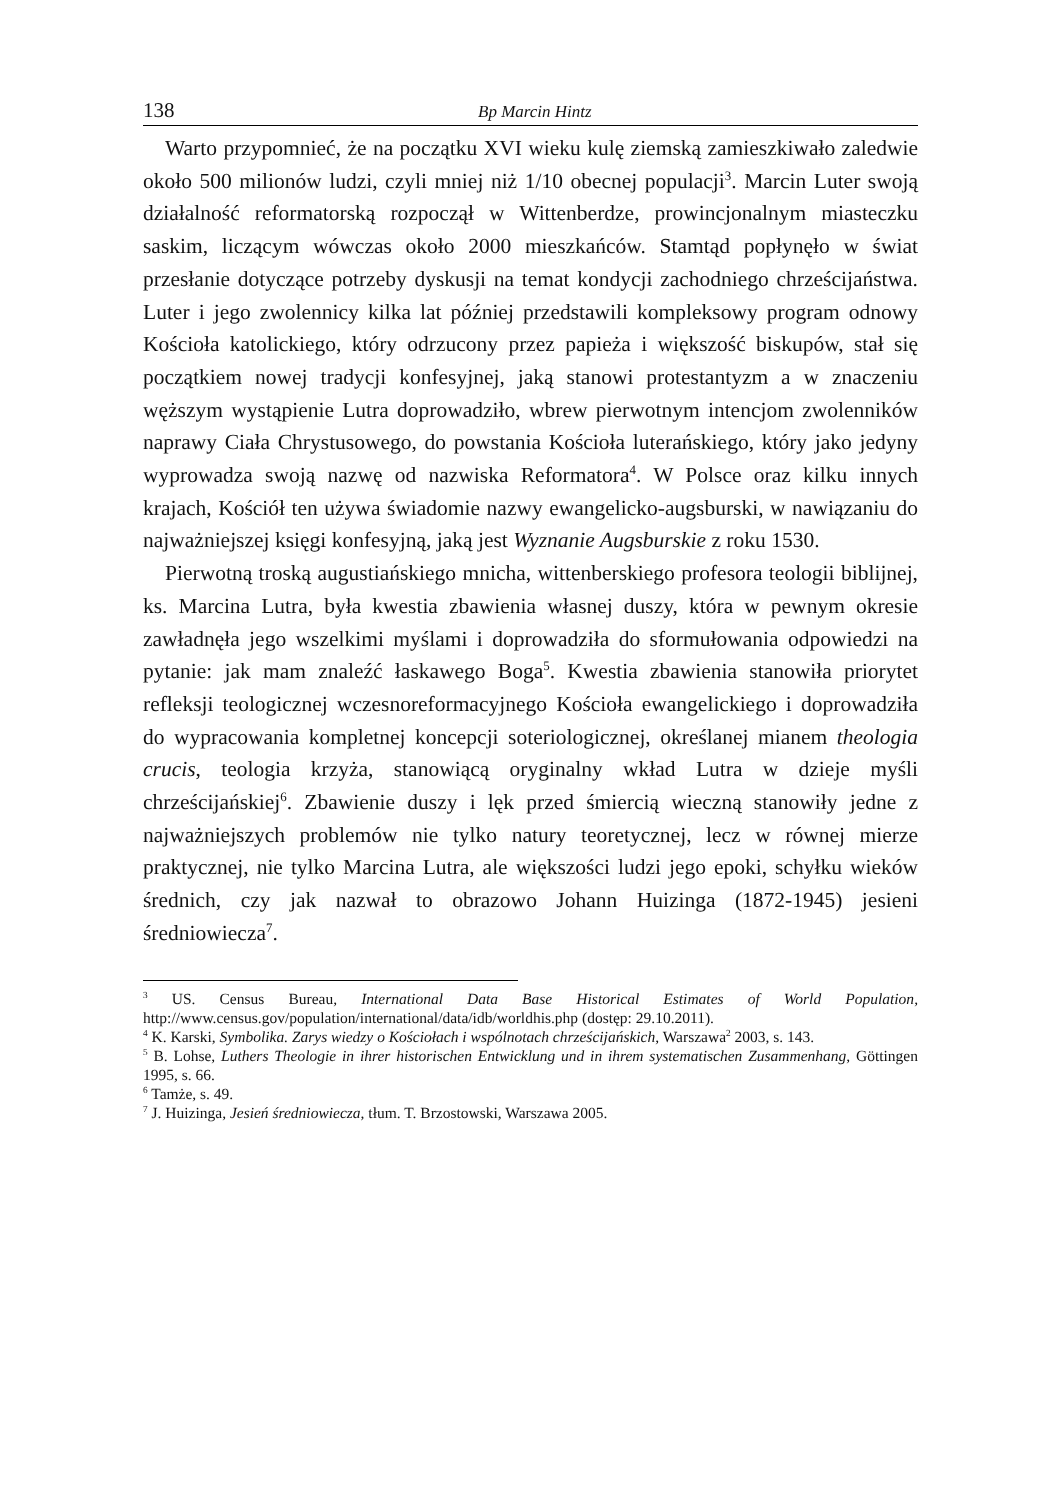138 Bp Marcin Hintz
Warto przypomnieć, że na początku XVI wieku kulę ziemską zamieszkiwało zaledwie około 500 milionów ludzi, czyli mniej niż 1/10 obecnej populacji<sup>3</sup>. Marcin Luter swoją działalność reformatorską rozpoczął w Wittenberdze, prowincjonalnym miasteczku saskim, liczącym wówczas około 2000 mieszkańców. Stamtąd popłynęło w świat przesłanie dotyczące potrzeby dyskusji na temat kondycji zachodniego chrześcijaństwa. Luter i jego zwolennicy kilka lat później przedstawili kompleksowy program odnowy Kościoła katolickiego, który odrzucony przez papieża i większość biskupów, stał się początkiem nowej tradycji konfesyjnej, jaką stanowi protestantyzm a w znaczeniu węższym wystąpienie Lutra doprowadziło, wbrew pierwotnym intencjom zwolenników naprawy Ciała Chrystusowego, do powstania Kościoła luterańskiego, który jako jedyny wyprowadza swoją nazwę od nazwiska Reformatora<sup>4</sup>. W Polsce oraz kilku innych krajach, Kościół ten używa świadomie nazwy ewangelicko-augsburski, w nawiązaniu do najważniejszej księgi konfesyjną, jaką jest Wyznanie Augsburskie z roku 1530.
Pierwotną troską augustiańskiego mnicha, wittenberskiego profesora teologii biblijnej, ks. Marcina Lutra, była kwestia zbawienia własnej duszy, która w pewnym okresie zawładnęła jego wszelkimi myślami i doprowadziła do sformułowania odpowiedzi na pytanie: jak mam znaleźć łaskawego Boga<sup>5</sup>. Kwestia zbawienia stanowiła priorytet refleksji teologicznej wczesnoreformacyjnego Kościoła ewangelickiego i doprowadziła do wypracowania kompletnej koncepcji soteriologicznej, określanej mianem theologia crucis, teologia krzyża, stanowiącą oryginalny wkład Lutra w dzieje myśli chrześcijańskiej<sup>6</sup>. Zbawienie duszy i lęk przed śmiercią wieczną stanowiły jedne z najważniejszych problemów nie tylko natury teoretycznej, lecz w równej mierze praktycznej, nie tylko Marcina Lutra, ale większości ludzi jego epoki, schyłku wieków średnich, czy jak nazwał to obrazowo Johann Huizinga (1872-1945) jesieni średniowiecza<sup>7</sup>.
<sup>3</sup> US. Census Bureau, International Data Base Historical Estimates of World Population, http://www.census.gov/population/international/data/idb/worldhis.php (dostęp: 29.10.2011).
<sup>4</sup> K. Karski, Symbolika. Zarys wiedzy o Kościołach i wspólnotach chrześcijańskich, Warszawa<sup>2</sup> 2003, s. 143.
<sup>5</sup> B. Lohse, Luthers Theologie in ihrer historischen Entwicklung und in ihrem systematischen Zusammenhang, Göttingen 1995, s. 66.
<sup>6</sup> Tamże, s. 49.
<sup>7</sup> J. Huizinga, Jesień średniowiecza, tłum. T. Brzostowski, Warszawa 2005.